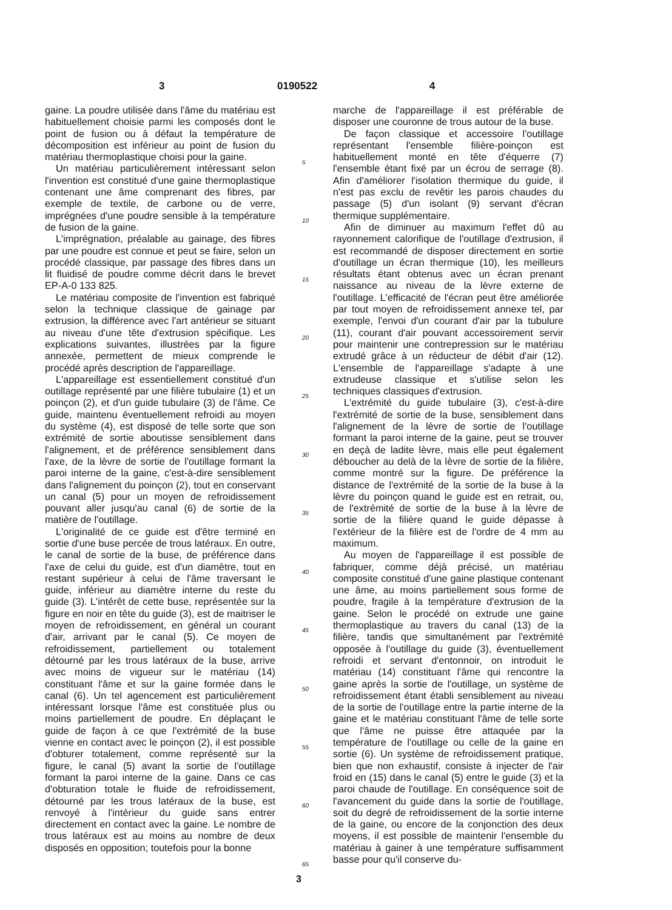3 0190522 4
gaine. La poudre utilisée dans l'âme du matériau est habituellement choisie parmi les composés dont le point de fusion ou à défaut la température de décomposition est inférieur au point de fusion du matériau thermoplastique choisi pour la gaine.
Un matériau particulièrement intéressant selon l'invention est constitué d'une gaine thermoplastique contenant une âme comprenant des fibres, par exemple de textile, de carbone ou de verre, imprégnées d'une poudre sensible à la température de fusion de la gaine.
L'imprégnation, préalable au gainage, des fibres par une poudre est connue et peut se faire, selon un procédé classique, par passage des fibres dans un lit fluidisé de poudre comme décrit dans le brevet EP-A-0 133 825.
Le matériau composite de l'invention est fabriqué selon la technique classique de gainage par extrusion, la différence avec l'art antérieur se situant au niveau d'une tête d'extrusion spécifique. Les explications suivantes, illustrées par la figure annexée, permettent de mieux comprende le procédé après description de l'appareillage.
L'appareillage est essentiellement constitué d'un outillage représenté par une filière tubulaire (1) et un poinçon (2), et d'un guide tubulaire (3) de l'âme. Ce guide, maintenu éventuellement refroidi au moyen du système (4), est disposé de telle sorte que son extrémité de sortie aboutisse sensiblement dans l'alignement, et de préférence sensiblement dans l'axe, de la lèvre de sortie de l'outillage formant la paroi interne de la gaine, c'est-à-dire sensiblement dans l'alignement du poinçon (2), tout en conservant un canal (5) pour un moyen de refroidissement pouvant aller jusqu'au canal (6) de sortie de la matière de l'outillage.
L'originalité de ce guide est d'être terminé en sortie d'une buse percée de trous latéraux. En outre, le canal de sortie de la buse, de préférence dans l'axe de celui du guide, est d'un diamètre, tout en restant supérieur à celui de l'âme traversant le guide, inférieur au diamètre interne du reste du guide (3). L'intérêt de cette buse, représentée sur la figure en noir en tête du guide (3), est de maitriser le moyen de refroidissement, en général un courant d'air, arrivant par le canal (5). Ce moyen de refroidissement, partiellement ou totalement détourné par les trous latéraux de la buse, arrive avec moins de vigueur sur le matériau (14) constituant l'âme et sur la gaine formée dans le canal (6). Un tel agencement est particulièrement intéressant lorsque l'âme est constituée plus ou moins partiellement de poudre. En déplaçant le guide de façon à ce que l'extrémité de la buse vienne en contact avec le poinçon (2), il est possible d'obturer totalement, comme représenté sur la figure, le canal (5) avant la sortie de l'outillage formant la paroi interne de la gaine. Dans ce cas d'obturation totale le fluide de refroidissement, détourné par les trous latéraux de la buse, est renvoyé à l'intérieur du guide sans entrer directement en contact avec la gaine. Le nombre de trous latéraux est au moins au nombre de deux disposés en opposition; toutefois pour la bonne
5
10
15
20
25
30
35
40
45
50
55
60
65
marche de l'appareillage il est préférable de disposer une couronne de trous autour de la buse.
De façon classique et accessoire l'outillage représentant l'ensemble filière-poinçon est habituellement monté en tête d'équerre (7) l'ensemble étant fixé par un écrou de serrage (8). Afin d'améliorer l'isolation thermique du guide, il n'est pas exclu de revêtir les parois chaudes du passage (5) d'un isolant (9) servant d'écran thermique supplémentaire.
Afin de diminuer au maximum l'effet dû au rayonnement calorifique de l'outillage d'extrusion, il est recommandé de disposer directement en sortie d'outillage un écran thermique (10), les meilleurs résultats étant obtenus avec un écran prenant naissance au niveau de la lèvre externe de l'outillage. L'efficacité de l'écran peut être améliorée par tout moyen de refroidissement annexe tel, par exemple, l'envoi d'un courant d'air par la tubulure (11), courant d'air pouvant accessoirement servir pour maintenir une contrepression sur le matériau extrudé grâce à un réducteur de débit d'air (12). L'ensemble de l'appareillage s'adapte à une extrudeuse classique et s'utilise selon les techniques classiques d'extrusion.
L'extrémité du guide tubulaire (3), c'est-à-dire l'extrémité de sortie de la buse, sensiblement dans l'alignement de la lèvre de sortie de l'outillage formant la paroi interne de la gaine, peut se trouver en deçà de ladite lèvre, mais elle peut également déboucher au delà de la lèvre de sortie de la filière, comme montré sur la figure. De préférence la distance de l'extrémité de la sortie de la buse à la lèvre du poinçon quand le guide est en retrait, ou, de l'extrémité de sortie de la buse à la lèvre de sortie de la filière quand le guide dépasse à l'extérieur de la filière est de l'ordre de 4 mm au maximum.
Au moyen de l'appareillage il est possible de fabriquer, comme déjà précisé, un matériau composite constitué d'une gaine plastique contenant une âme, au moins partiellement sous forme de poudre, fragile à la température d'extrusion de la gaine. Selon le procédé on extrude une gaine thermoplastique au travers du canal (13) de la filière, tandis que simultanément par l'extrémité opposée à l'outillage du guide (3), éventuellement refroidi et servant d'entonnoir, on introduit le matériau (14) constituant l'âme qui rencontre la gaine après la sortie de l'outillage, un système de refroidissement étant établi sensiblement au niveau de la sortie de l'outillage entre la partie interne de la gaine et le matériau constituant l'âme de telle sorte que l'âme ne puisse être attaquée par la température de l'outillage ou celle de la gaine en sortie (6). Un système de refroidissement pratique, bien que non exhaustif, consiste à injecter de l'air froid en (15) dans le canal (5) entre le guide (3) et la paroi chaude de l'outillage. En conséquence soit de l'avancement du guide dans la sortie de l'outillage, soit du degré de refroidissement de la sortie interne de la gaine, ou encore de la conjonction des deux moyens, il est possible de maintenir l'ensemble du matériau à gainer à une température suffisamment basse pour qu'il conserve du-
3